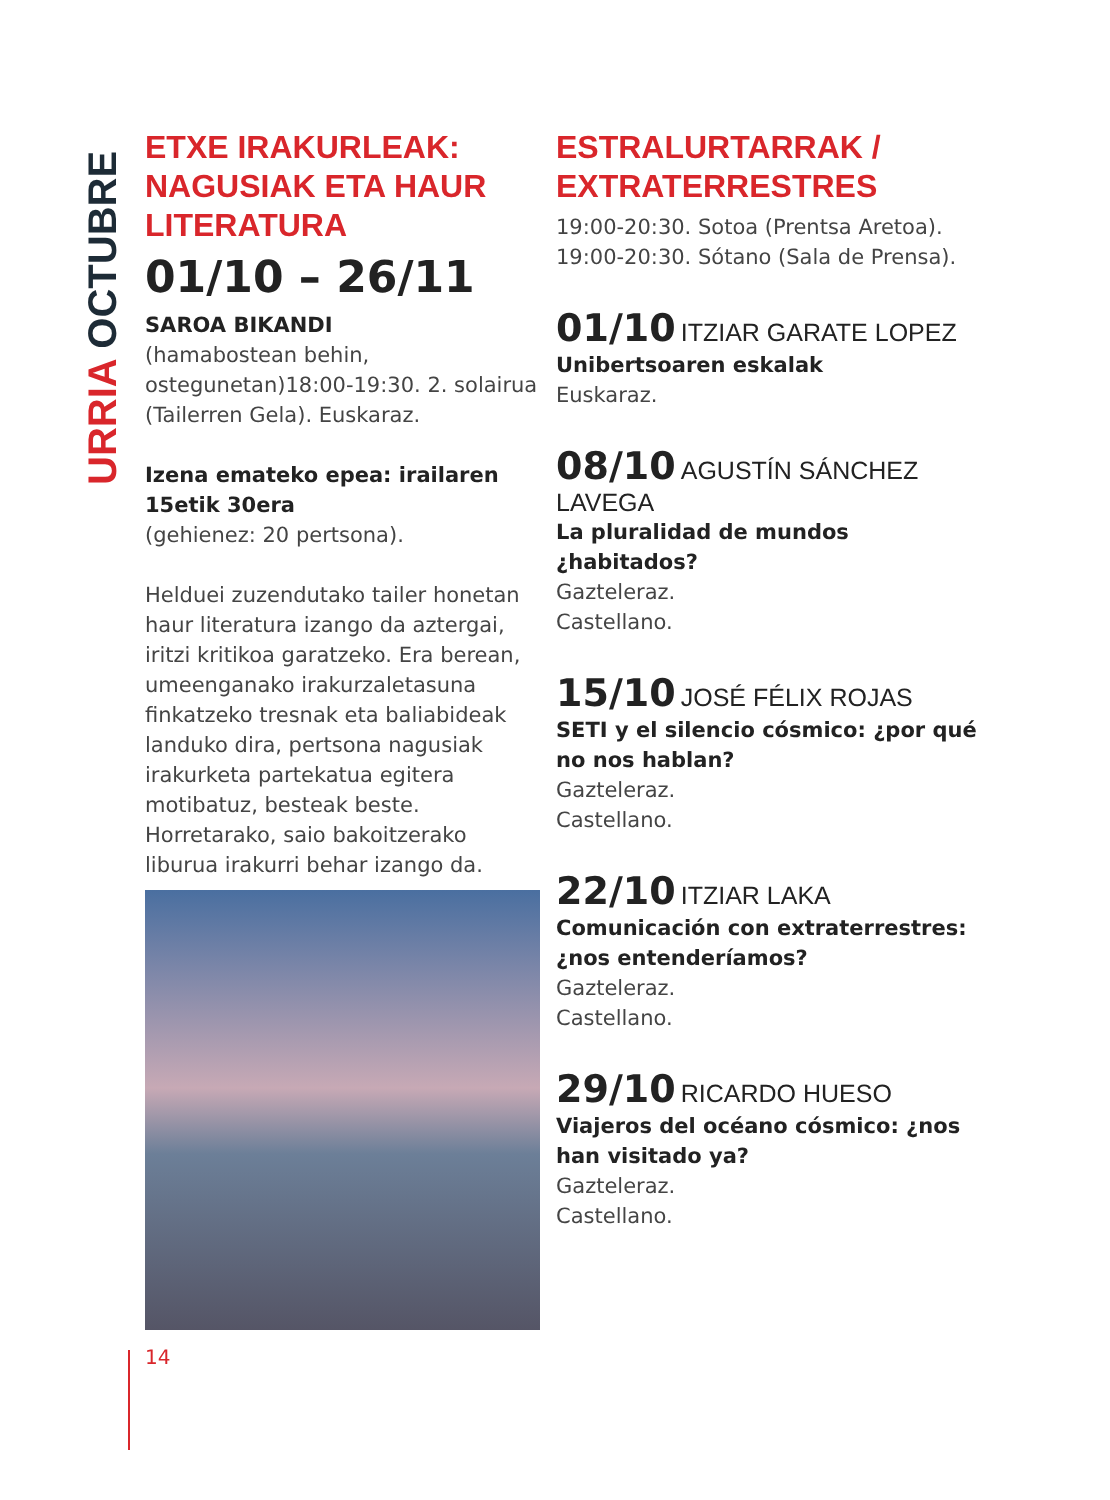URRIA OCTUBRE
ETXE IRAKURLEAK: NAGUSIAK ETA HAUR LITERATURA
01/10 – 26/11
SAROA BIKANDI
(hamabostean behin, ostegunetan)18:00-19:30. 2. solairua (Tailerren Gela). Euskaraz.
Izena emateko epea: irailaren 15etik 30era
(gehienez: 20 pertsona).
Helduei zuzendutako tailer honetan haur literatura izango da aztergai, iritzi kritikoa garatzeko. Era berean, umeenganako irakurzaletasuna finkatzeko tresnak eta baliabideak landuko dira, pertsona nagusiak irakurketa partekatua egitera motibatuz, besteak beste. Horretarako, saio bakoitzerako liburua irakurri behar izango da.
ESTRALURTARRAK / EXTRATERRESTRES
19:00-20:30. Sotoa (Prentsa Aretoa).
19:00-20:30. Sótano (Sala de Prensa).
01/10 ITZIAR GARATE LOPEZ
Unibertsoaren eskalak
Euskaraz.
08/10 AGUSTÍN SÁNCHEZ LAVEGA
La pluralidad de mundos ¿habitados?
Gazteleraz.
Castellano.
15/10 JOSÉ FÉLIX ROJAS
SETI y el silencio cósmico: ¿por qué no nos hablan?
Gazteleraz.
Castellano.
22/10 ITZIAR LAKA
Comunicación con extraterrestres: ¿nos entenderíamos?
Gazteleraz.
Castellano.
29/10 RICARDO HUESO
Viajeros del océano cósmico: ¿nos han visitado ya?
Gazteleraz.
Castellano.
14